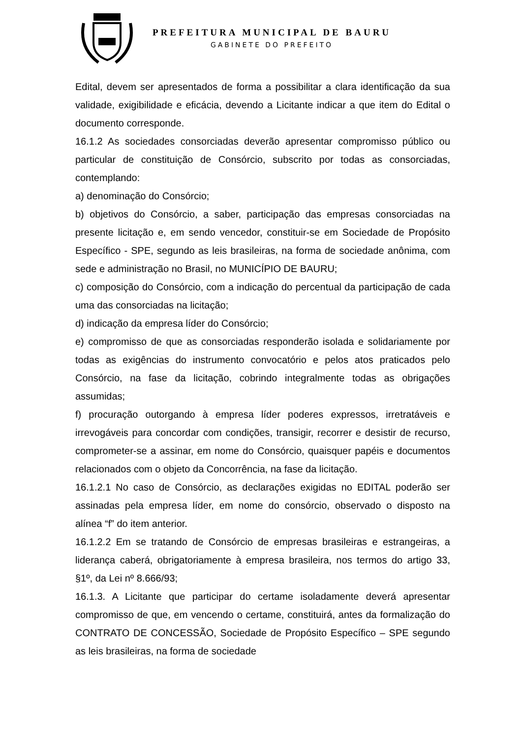PREFEITURA MUNICIPAL DE BAURU
GABINETE DO PREFEITO
Edital, devem ser apresentados de forma a possibilitar a clara identificação da sua validade, exigibilidade e eficácia, devendo a Licitante indicar a que item do Edital o documento corresponde.
16.1.2 As sociedades consorciadas deverão apresentar compromisso público ou particular de constituição de Consórcio, subscrito por todas as consorciadas, contemplando:
a) denominação do Consórcio;
b) objetivos do Consórcio, a saber, participação das empresas consorciadas na presente licitação e, em sendo vencedor, constituir-se em Sociedade de Propósito Específico - SPE, segundo as leis brasileiras, na forma de sociedade anônima, com sede e administração no Brasil, no MUNICÍPIO DE BAURU;
c) composição do Consórcio, com a indicação do percentual da participação de cada uma das consorciadas na licitação;
d) indicação da empresa líder do Consórcio;
e) compromisso de que as consorciadas responderão isolada e solidariamente por todas as exigências do instrumento convocatório e pelos atos praticados pelo Consórcio, na fase da licitação, cobrindo integralmente todas as obrigações assumidas;
f) procuração outorgando à empresa líder poderes expressos, irretratáveis e irrevogáveis para concordar com condições, transigir, recorrer e desistir de recurso, comprometer-se a assinar, em nome do Consórcio, quaisquer papéis e documentos relacionados com o objeto da Concorrência, na fase da licitação.
16.1.2.1 No caso de Consórcio, as declarações exigidas no EDITAL poderão ser assinadas pela empresa líder, em nome do consórcio, observado o disposto na alínea “f” do item anterior.
16.1.2.2 Em se tratando de Consórcio de empresas brasileiras e estrangeiras, a liderança caberá, obrigatoriamente à empresa brasileira, nos termos do artigo 33, §1º, da Lei nº 8.666/93;
16.1.3. A Licitante que participar do certame isoladamente deverá apresentar compromisso de que, em vencendo o certame, constituirá, antes da formalização do CONTRATO DE CONCESSÃO, Sociedade de Propósito Específico – SPE segundo as leis brasileiras, na forma de sociedade